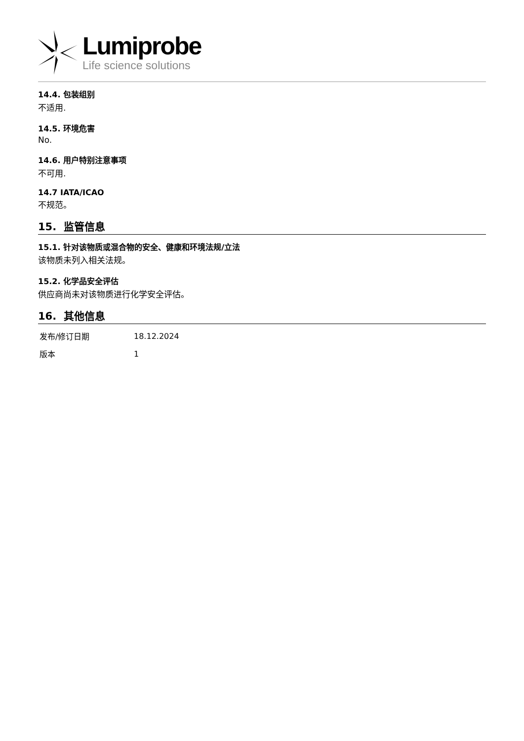Lumiprobe
Life science solutions
14.4. 包装组别
不适用.
14.5. 环境危害
No.
14.6. 用户特别注意事项
不可用.
14.7 IATA/ICAO
不规范。
15. 监管信息
15.1. 针对该物质或混合物的安全、健康和环境法规/立法
该物质未列入相关法规。
15.2. 化学品安全评估
供应商尚未对该物质进行化学安全评估。
16. 其他信息
| 发布/修订日期 | 18.12.2024 |
| 版本 | 1 |